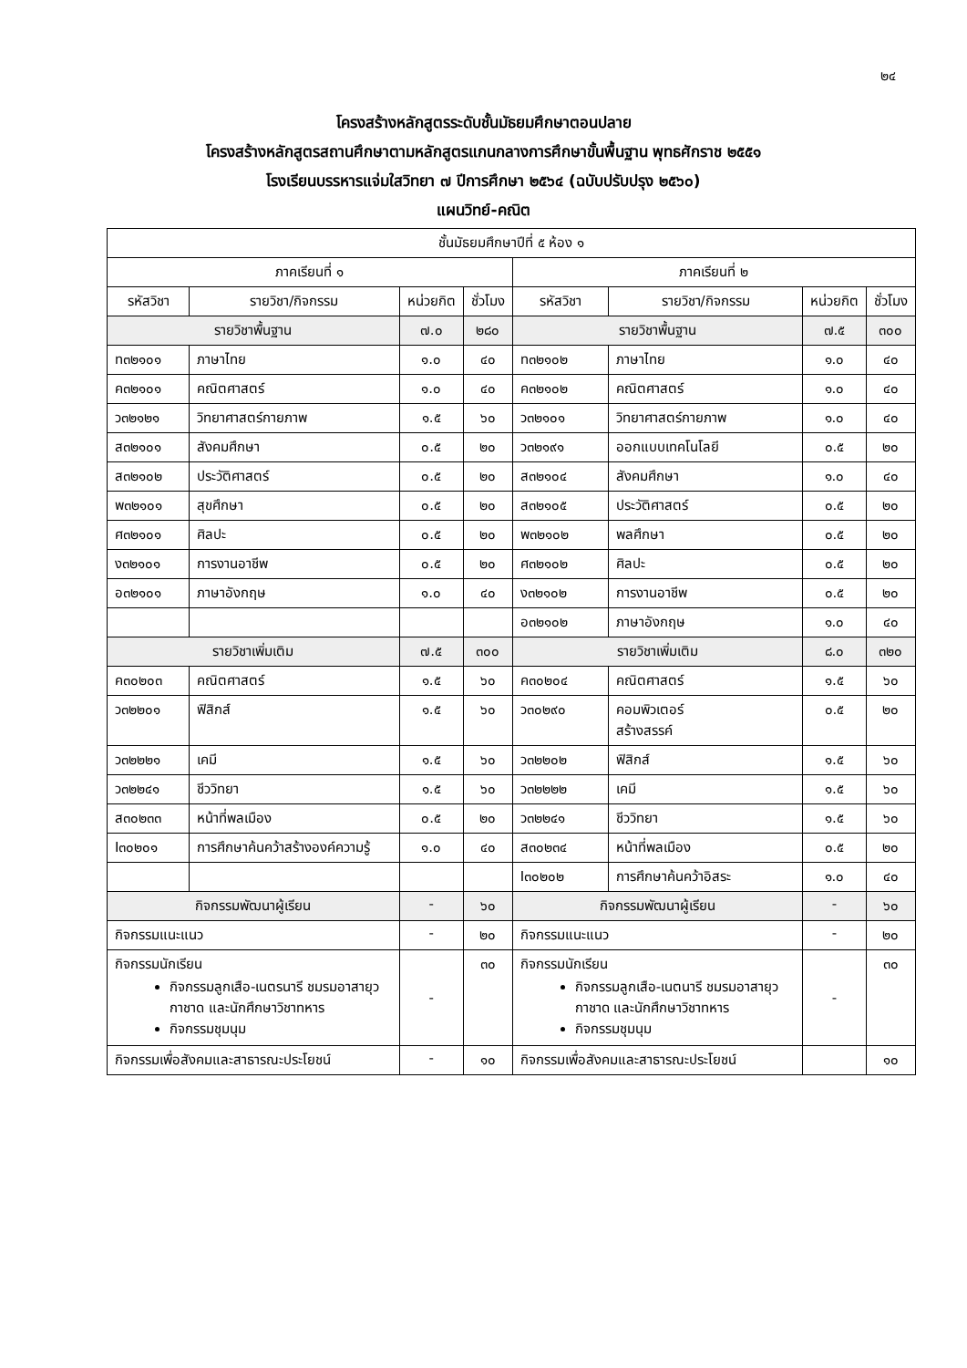๒๔
โครงสร้างหลักสูตรระดับชั้นมัธยมศึกษาตอนปลาย
โครงสร้างหลักสูตรสถานศึกษาตามหลักสูตรแกนกลางการศึกษาขั้นพื้นฐาน พุทธศักราช ๒๕๕๑
โรงเรียนบรรหารแจ่มใสวิทยา ๗ ปีการศึกษา ๒๕๖๔ (ฉบับปรับปรุง ๒๕๖๐)
แผนวิทย์-คณิต
| ชั้นมัธยมศึกษาปีที่ ๕ ห้อง ๑ | | | | | | | |
| --- | --- | --- | --- | --- | --- | --- | --- |
| ภาคเรียนที่ ๑ | | | | ภาคเรียนที่ ๒ | | | |
| รหัสวิชา | รายวิชา/กิจกรรม | หน่วยกิต | ชั่วโมง | รหัสวิชา | รายวิชา/กิจกรรม | หน่วยกิต | ชั่วโมง |
| รายวิชาพื้นฐาน | | ๗.๐ | ๒๘๐ | รายวิชาพื้นฐาน | | ๗.๕ | ๓๐๐ |
| ท๓๒๑๐๑ | ภาษาไทย | ๑.๐ | ๔๐ | ท๓๒๑๐๒ | ภาษาไทย | ๑.๐ | ๔๐ |
| ค๓๒๑๐๑ | คณิตศาสตร์ | ๑.๐ | ๔๐ | ค๓๒๑๐๒ | คณิตศาสตร์ | ๑.๐ | ๔๐ |
| ว๓๒๑๒๑ | วิทยาศาสตร์กายภาพ | ๑.๕ | ๖๐ | ว๓๒๑๐๑ | วิทยาศาสตร์กายภาพ | ๑.๐ | ๔๐ |
| ส๓๒๑๐๑ | สังคมศึกษา | ๐.๕ | ๒๐ | ว๓๒๑๙๑ | ออกแบบเทคโนโลยี | ๐.๕ | ๒๐ |
| ส๓๒๑๐๒ | ประวัติศาสตร์ | ๐.๕ | ๒๐ | ส๓๒๑๐๔ | สังคมศึกษา | ๑.๐ | ๔๐ |
| พ๓๒๑๐๑ | สุขศึกษา | ๐.๕ | ๒๐ | ส๓๒๑๐๕ | ประวัติศาสตร์ | ๐.๕ | ๒๐ |
| ศ๓๒๑๐๑ | ศิลปะ | ๐.๕ | ๒๐ | พ๓๒๑๐๒ | พลศึกษา | ๐.๕ | ๒๐ |
| ง๓๒๑๐๑ | การงานอาชีพ | ๐.๕ | ๒๐ | ศ๓๒๑๐๒ | ศิลปะ | ๐.๕ | ๒๐ |
| อ๓๒๑๐๑ | ภาษาอังกฤษ | ๑.๐ | ๔๐ | ง๓๒๑๐๒ | การงานอาชีพ | ๐.๕ | ๒๐ |
| | | | | อ๓๒๑๐๒ | ภาษาอังกฤษ | ๑.๐ | ๔๐ |
| รายวิชาเพิ่มเติม | | ๗.๕ | ๓๐๐ | รายวิชาเพิ่มเติม | | ๘.๐ | ๓๒๐ |
| ค๓๐๒๐๓ | คณิตศาสตร์ | ๑.๕ | ๖๐ | ค๓๐๒๐๔ | คณิตศาสตร์ | ๑.๕ | ๖๐ |
| ว๓๒๒๐๑ | ฟิสิกส์ | ๑.๕ | ๖๐ | ว๓๐๒๙๐ | คอมพิวเตอร์ สร้างสรรค์ | ๐.๕ | ๒๐ |
| ว๓๒๒๒๑ | เคมี | ๑.๕ | ๖๐ | ว๓๒๒๐๒ | ฟิสิกส์ | ๑.๕ | ๖๐ |
| ว๓๒๒๔๑ | ชีววิทยา | ๑.๕ | ๖๐ | ว๓๒๒๒๒ | เคมี | ๑.๕ | ๖๐ |
| ส๓๐๒๓๓ | หน้าที่พลเมือง | ๐.๕ | ๒๐ | ว๓๒๒๔๑ | ชีววิทยา | ๑.๕ | ๖๐ |
| I๓๐๒๐๑ | การศึกษาค้นคว้าสร้างองค์ความรู้ | ๑.๐ | ๔๐ | ส๓๐๒๓๔ | หน้าที่พลเมือง | ๐.๕ | ๒๐ |
| | | | | I๓๐๒๐๒ | การศึกษาค้นคว้าอิสระ | ๑.๐ | ๔๐ |
| กิจกรรมพัฒนาผู้เรียน | | - | ๖๐ | กิจกรรมพัฒนาผู้เรียน | | - | ๖๐ |
| กิจกรรมแนะแนว | | - | ๒๐ | กิจกรรมแนะแนว | | - | ๒๐ |
| กิจกรรมนักเรียน กิจกรรมลูกเสือ-เนตรนารี ชมรมอาสายุวกาชาด และนักศึกษาวิชาทหาร กิจกรรมชุมนุม | | - | ๓๐ | กิจกรรมนักเรียน กิจกรรมลูกเสือ-เนตนารี ชมรมอาสายุวกาชาด และนักศึกษาวิชาทหาร กิจกรรมชุมนุม | | - | ๓๐ |
| กิจกรรมเพื่อสังคมและสาธารณะประโยชน์ | | - | ๑๐ | กิจกรรมเพื่อสังคมและสาธารณะประโยชน์ | | | ๑๐ |